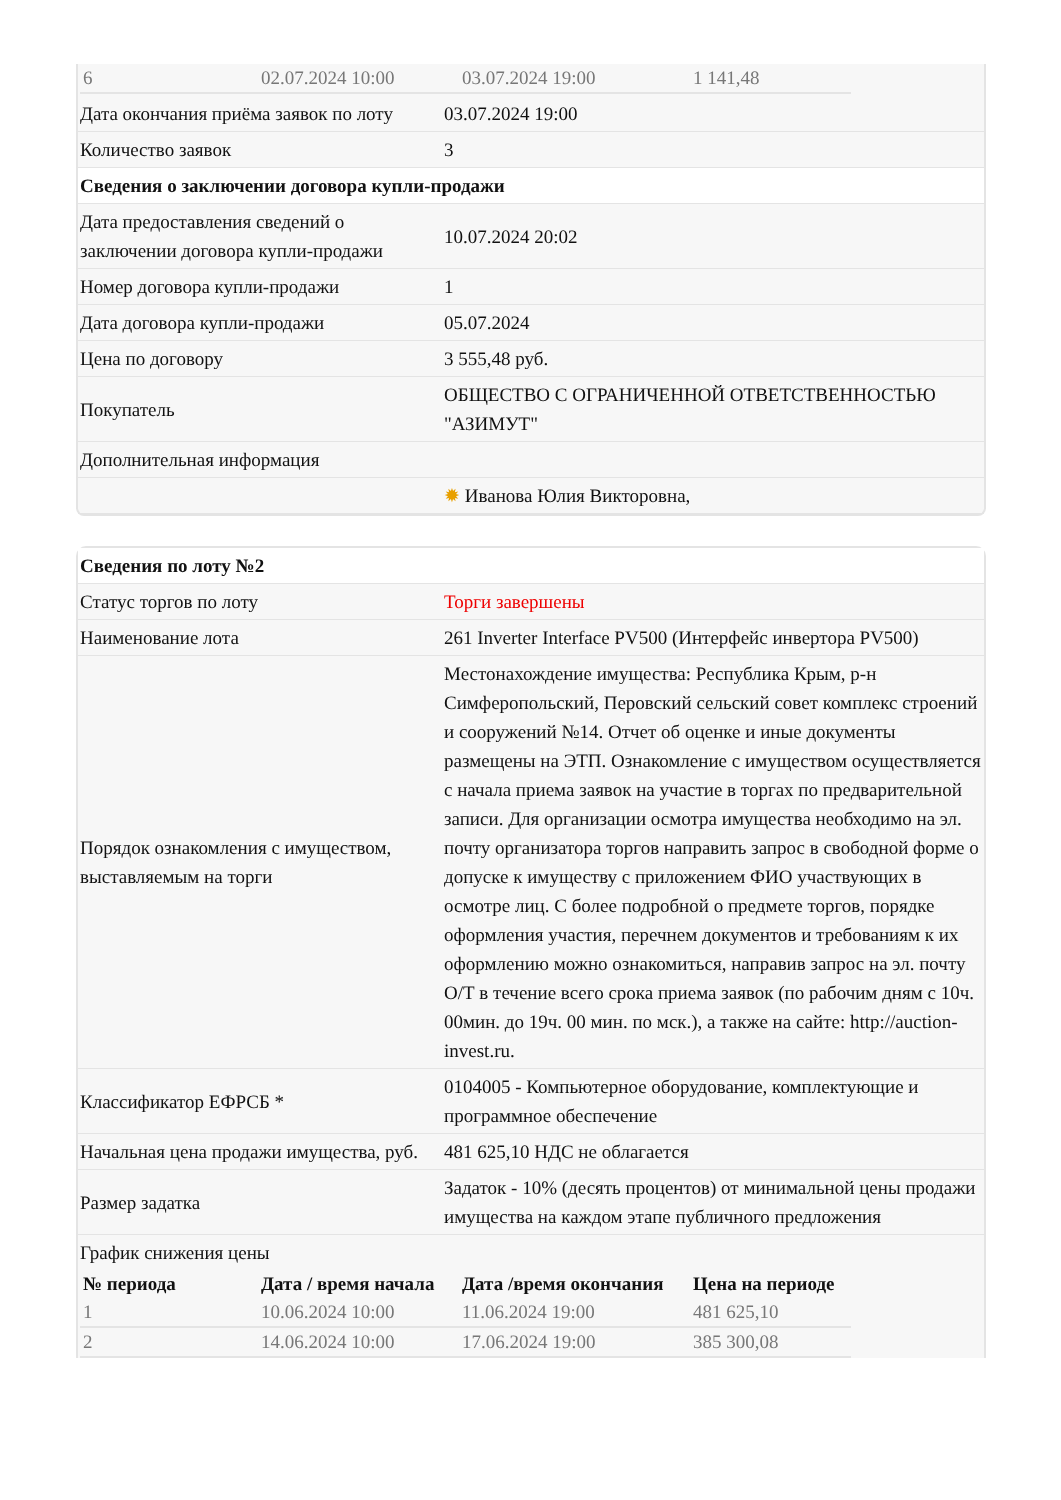| 6 | 02.07.2024 10:00 | 03.07.2024 19:00 | 1 141,48 |
| Дата окончания приёма заявок по лоту | 03.07.2024 19:00 |
| Количество заявок | 3 |
| Сведения о заключении договора купли-продажи | |
| Дата предоставления сведений о заключении договора купли-продажи | 10.07.2024 20:02 |
| Номер договора купли-продажи | 1 |
| Дата договора купли-продажи | 05.07.2024 |
| Цена по договору | 3 555,48 руб. |
| Покупатель | ОБЩЕСТВО С ОГРАНИЧЕННОЙ ОТВЕТСТВЕННОСТЬЮ "АЗИМУТ" |
| Дополнительная информация | |
| | ✹ Иванова Юлия Викторовна, |
| Сведения по лоту №2 | |
| Статус торгов по лоту | Торги завершены |
| Наименование лота | 261 Inverter Interface PV500 (Интерфейс инвертора PV500) |
| Порядок ознакомления с имуществом, выставляемым на торги | Местонахождение имущества: Республика Крым, р-н Симферопольский, Перовский сельский совет комплекс строений и сооружений №14. Отчет об оценке и иные документы размещены на ЭТП. Ознакомление с имуществом осуществляется с начала приема заявок на участие в торгах по предварительной записи. Для организации осмотра имущества необходимо на эл. почту организатора торгов направить запрос в свободной форме о допуске к имуществу с приложением ФИО участвующих в осмотре лиц. С более подробной о предмете торгов, порядке оформления участия, перечнем документов и требованиям к их оформлению можно ознакомиться, направив запрос на эл. почту О/Т в течение всего срока приема заявок (по рабочим дням с 10ч. 00мин. до 19ч. 00 мин. по мск.), а также на сайте: http://auction-invest.ru. |
| Классификатор ЕФРСБ * | 0104005 - Компьютерное оборудование, комплектующие и программное обеспечение |
| Начальная цена продажи имущества, руб. | 481 625,10 НДС не облагается |
| Размер задатка | Задаток - 10% (десять процентов) от минимальной цены продажи имущества на каждом этапе публичного предложения |
| График снижения цены | |
| № периода | Дата / время начала | Дата /время окончания | Цена на периоде |
| --- | --- | --- | --- |
| 1 | 10.06.2024 10:00 | 11.06.2024 19:00 | 481 625,10 |
| 2 | 14.06.2024 10:00 | 17.06.2024 19:00 | 385 300,08 |